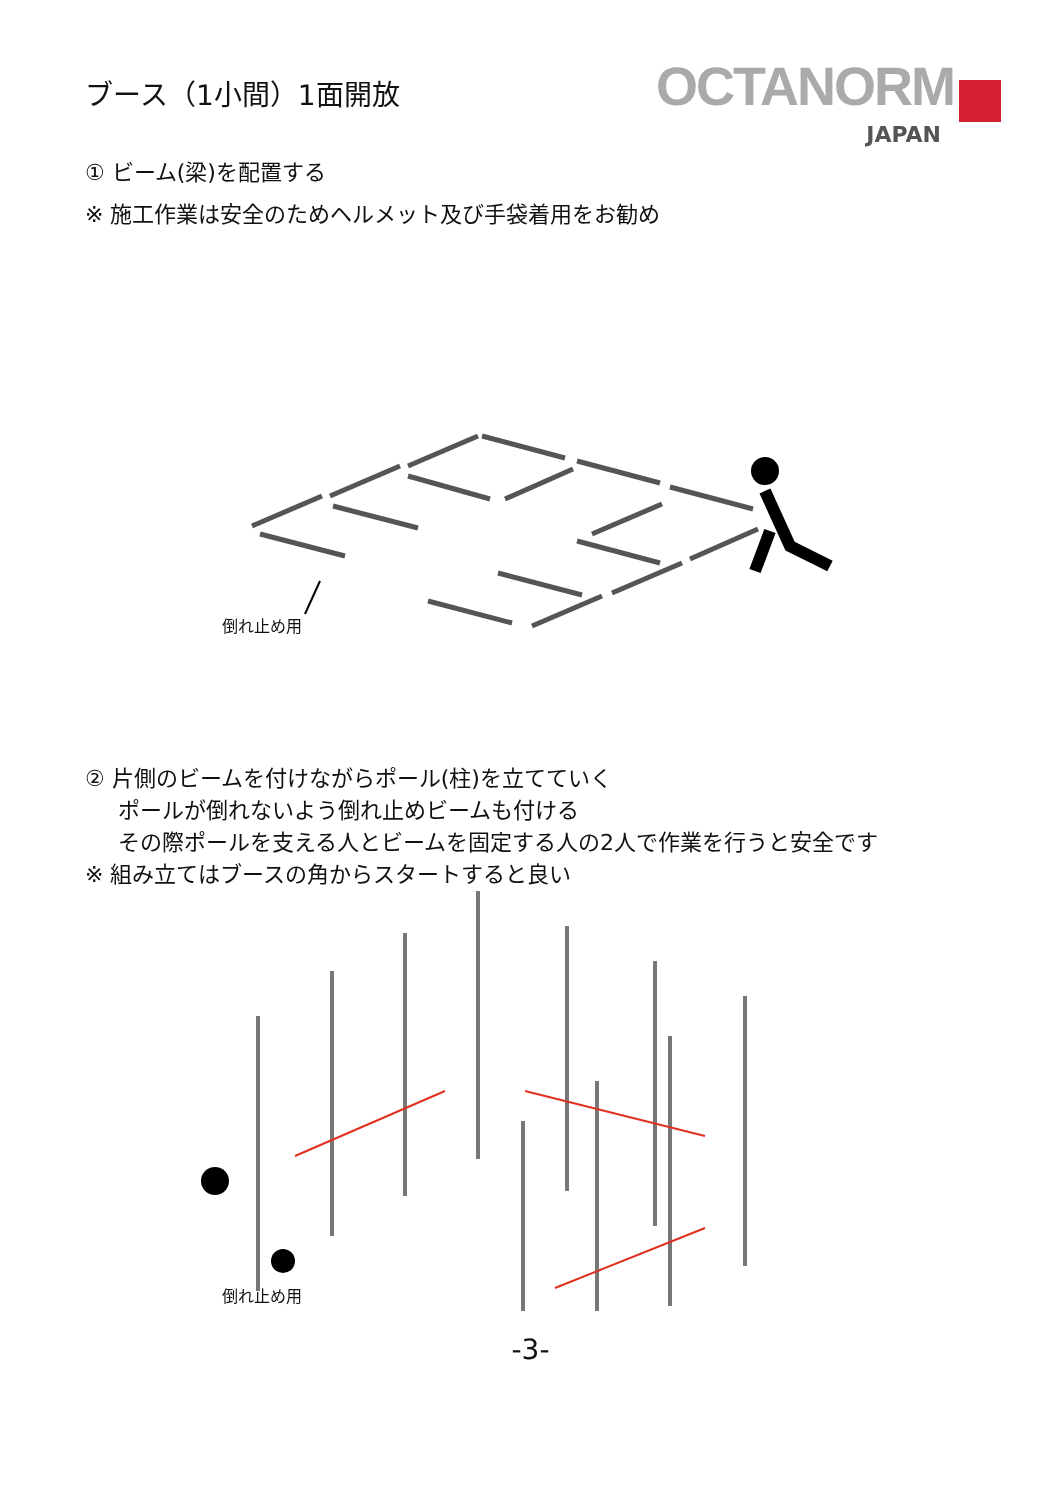ブース（1小間）1面開放
OCTANORM
JAPAN
① ビーム(梁)を配置する
※ 施工作業は安全のためヘルメット及び手袋着用をお勧め
倒れ止め用
② 片側のビームを付けながらポール(柱)を立てていく
ポールが倒れないよう倒れ止めビームも付ける
その際ポールを支える人とビームを固定する人の2人で作業を行うと安全です
※ 組み立てはブースの角からスタートすると良い
倒れ止め用
-3-